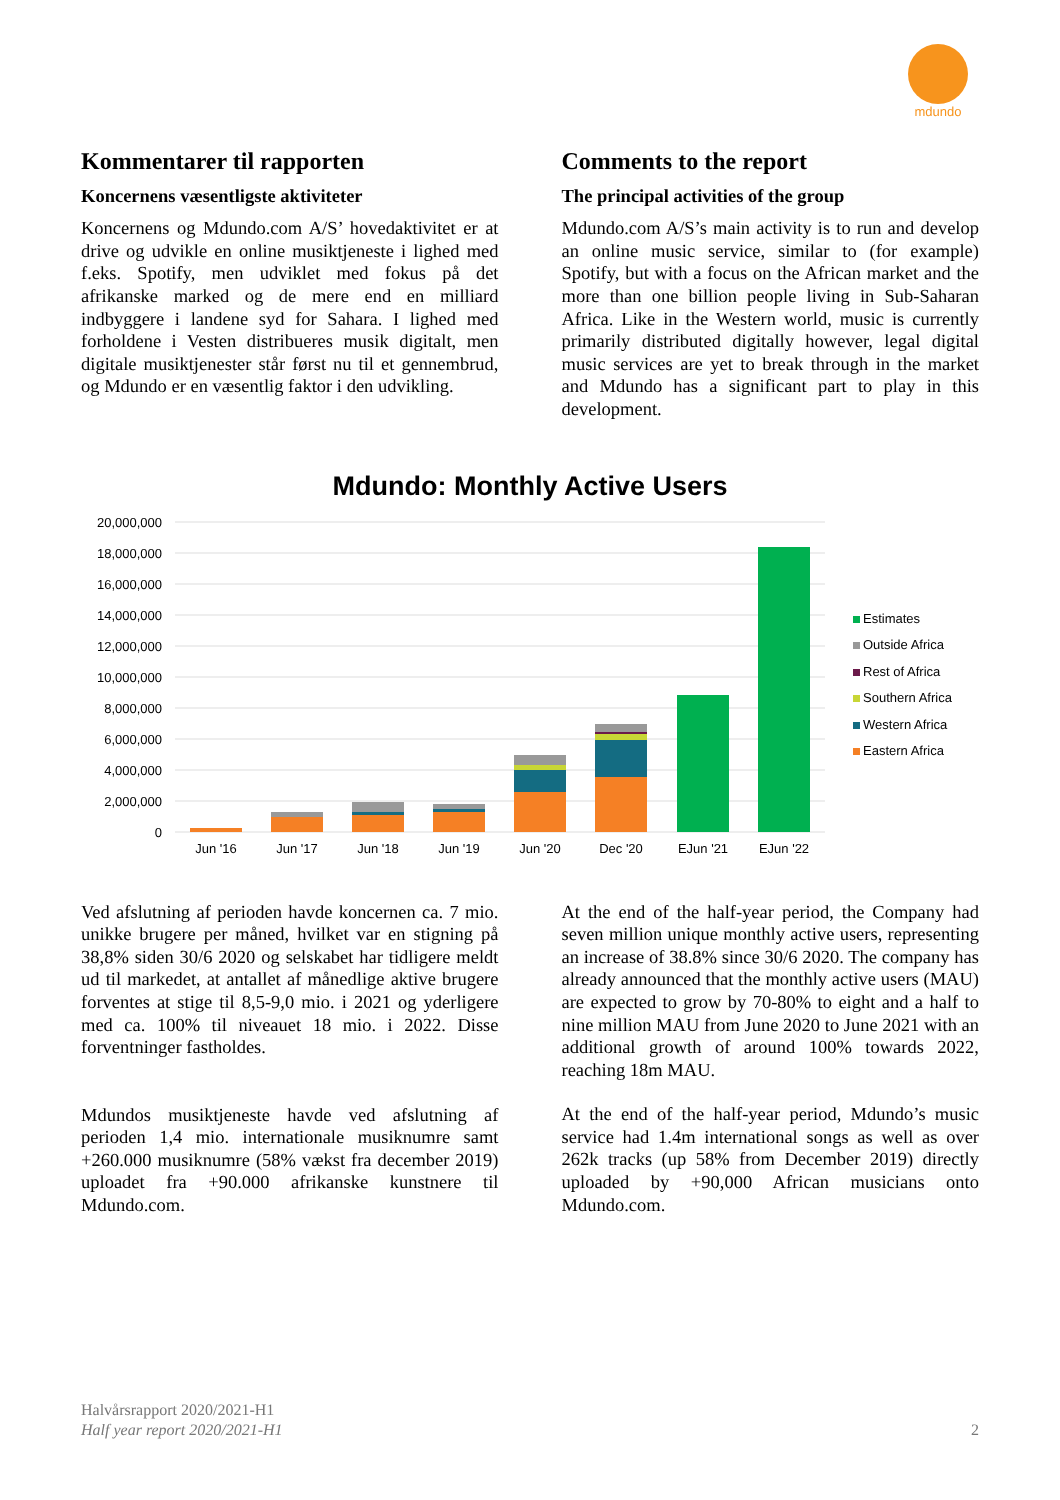mdundo
Kommentarer til rapporten
Koncernens væsentligste aktiviteter
Koncernens og Mdundo.com A/S’ hovedaktivitet er at drive og udvikle en online musiktjeneste i lighed med f.eks. Spotify, men udviklet med fokus på det afrikanske marked og de mere end en milliard indbyggere i landene syd for Sahara. I lighed med forholdene i Vesten distribueres musik digitalt, men digitale musiktjenester står først nu til et gennembrud, og Mdundo er en væsentlig faktor i den udvikling.
Comments to the report
The principal activities of the group
Mdundo.com A/S’s main activity is to run and develop an online music service, similar to (for example) Spotify, but with a focus on the African market and the more than one billion people living in Sub-Saharan Africa. Like in the Western world, music is currently primarily distributed digitally however, legal digital music services are yet to break through in the market and Mdundo has a significant part to play in this development.
Mdundo: Monthly Active Users
20,000,000
18,000,000
16,000,000
14,000,000
12,000,000
10,000,000
8,000,000
6,000,000
4,000,000
2,000,000
0
Jun '16
Jun '17
Jun '18
Jun '19
Jun '20
Dec '20
EJun '21
EJun '22
Estimates
Outside Africa
Rest of Africa
Southern Africa
Western Africa
Eastern Africa
Ved afslutning af perioden havde koncernen ca. 7 mio. unikke brugere per måned, hvilket var en stigning på 38,8% siden 30/6 2020 og selskabet har tidligere meldt ud til markedet, at antallet af månedlige aktive brugere forventes at stige til 8,5-9,0 mio. i 2021 og yderligere med ca. 100% til niveauet 18 mio. i 2022. Disse forventninger fastholdes.
Mdundos musiktjeneste havde ved afslutning af perioden 1,4 mio. internationale musiknumre samt +260.000 musiknumre (58% vækst fra december 2019) uploadet fra +90.000 afrikanske kunstnere til Mdundo.com.
At the end of the half-year period, the Company had seven million unique monthly active users, representing an increase of 38.8% since 30/6 2020. The company has already announced that the monthly active users (MAU) are expected to grow by 70-80% to eight and a half to nine million MAU from June 2020 to June 2021 with an additional growth of around 100% towards 2022, reaching 18m MAU.
At the end of the half-year period, Mdundo’s music service had 1.4m international songs as well as over 262k tracks (up 58% from December 2019) directly uploaded by +90,000 African musicians onto Mdundo.com.
Halvårsrapport 2020/2021-H1
Half year report 2020/2021-H1 2